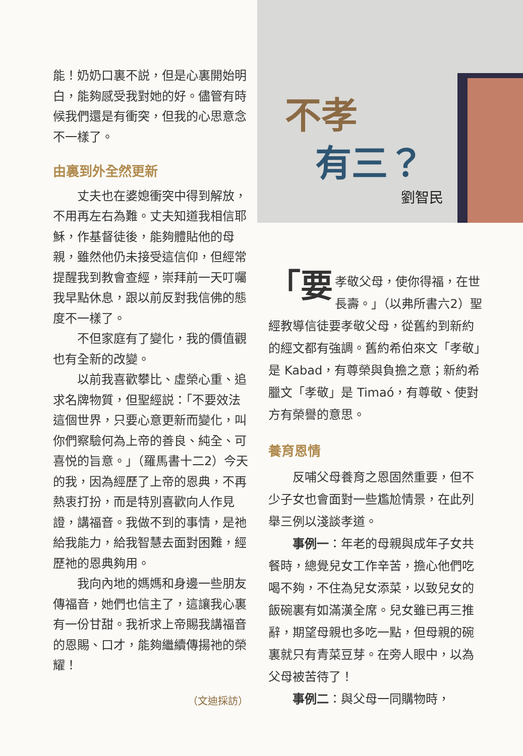能！奶奶口裏不説，但是心裏開始明白，能夠感受我對她的好。儘管有時候我們還是有衝突，但我的心思意念不一樣了。
由裏到外全然更新
丈夫也在婆媳衝突中得到解放，不用再左右為難。丈夫知道我相信耶穌，作基督徒後，能夠體貼他的母親，雖然他仍未接受這信仰，但經常提醒我到教會查經，崇拜前一天叮囑我早點休息，跟以前反對我信佛的態度不一樣了。
不但家庭有了變化，我的價值觀也有全新的改變。
以前我喜歡攀比、虛榮心重、追求名牌物質，但聖經説：「不要效法這個世界，只要心意更新而變化，叫你們察驗何為上帝的善良、純全、可喜悦的旨意。」（羅馬書十二2）今天的我，因為經歷了上帝的恩典，不再熱衷打扮，而是特別喜歡向人作見證，講福音。我做不到的事情，是祂給我能力，給我智慧去面對困難，經歷祂的恩典夠用。
我向內地的媽媽和身邊一些朋友傳福音，她們也信主了，這讓我心裏有一份甘甜。我祈求上帝賜我講福音的恩賜、口才，能夠繼續傳揚祂的榮耀！
（文迪採訪）
不孝
有三？
劉智民
「要 孝敬父母，使你得福，在世長壽。」（以弗所書六2）聖經教導信徒要孝敬父母，從舊約到新約的經文都有強調。舊約希伯來文「孝敬」是 Kabad，有尊榮與負擔之意；新約希臘文「孝敬」是 Timaó，有尊敬、使對方有榮譽的意思。
養育恩情
反哺父母養育之恩固然重要，但不少子女也會面對一些尷尬情景，在此列舉三例以淺談孝道。
事例一：年老的母親與成年子女共餐時，總覺兒女工作辛苦，擔心他們吃喝不夠，不住為兒女添菜，以致兒女的飯碗裏有如滿漢全席。兒女雖已再三推辭，期望母親也多吃一點，但母親的碗裏就只有青菜豆芽。在旁人眼中，以為父母被苦待了！
事例二：與父母一同購物時，